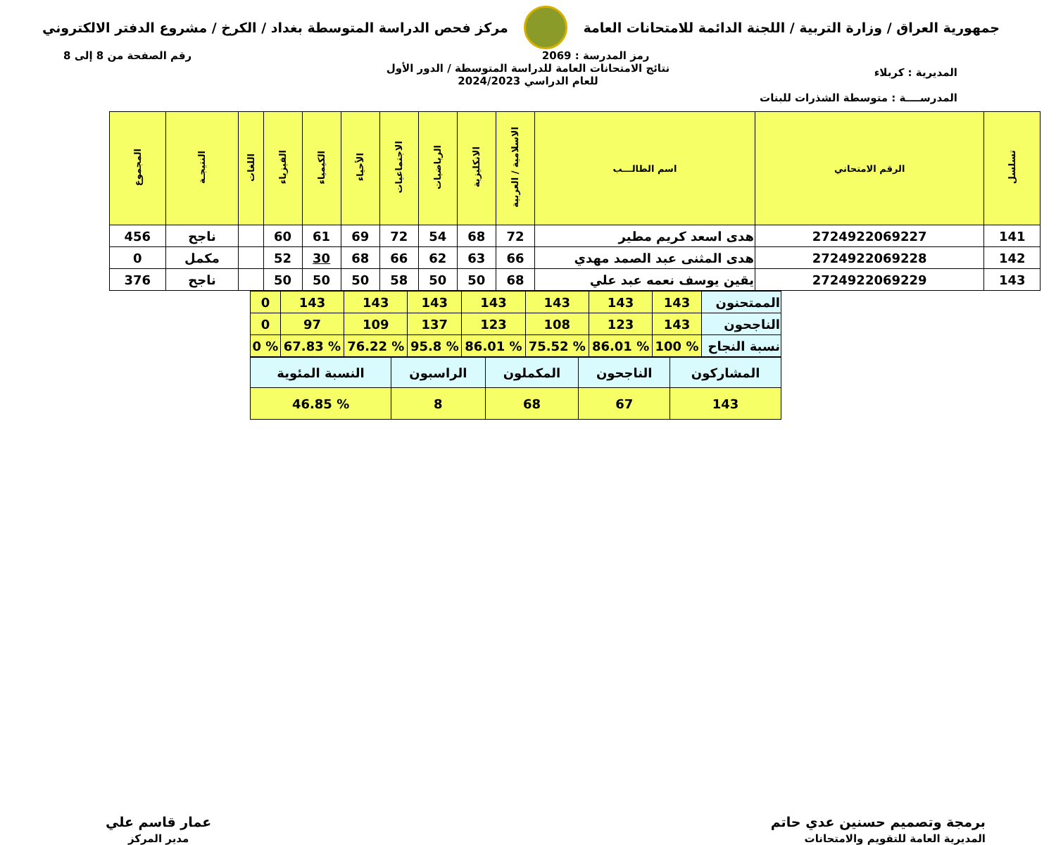جمهورية العراق / وزارة التربية / اللجنة الدائمة للامتحانات العامة
مركز فحص الدراسة المتوسطة بغداد / الكرخ / مشروع الدفتر الالكتروني
رمز المدرسة : 2069 رقم الصفحة من 8 إلى 8
نتائج الامتحانات العامة للدراسة المتوسطة / الدور الأول
للعام الدراسي 2024/2023
المديرية : كربلاء
المدرســــة : متوسطة الشذرات للبنات
| تسلسل | الرقم الامتحاني | اسم الطالـــب | الاسلامية / العربية | الانكليزية | الرياضيات | الاجتماعيات | الأحياء | الكيمياء | الفيزياء | اللغات | النتيجـة | المجموع |
| --- | --- | --- | --- | --- | --- | --- | --- | --- | --- | --- | --- | --- |
| 141 | 2724922069227 | هدى اسعد كريم مطير | 72 | 68 | 54 | 72 | 69 | 61 | 60 | | ناجح | 456 |
| 142 | 2724922069228 | هدى المثنى عبد الصمد مهدي | 66 | 63 | 62 | 66 | 68 | 30 | 52 | | مكمل | 0 |
| 143 | 2724922069229 | يقين يوسف نعمه عبد علي | 68 | 50 | 50 | 58 | 50 | 50 | 50 | | ناجح | 376 |
| الممتحنون | 143 | 143 | 143 | 143 | 143 | 143 | 143 | 0 |
| الناجحون | 143 | 123 | 108 | 123 | 137 | 109 | 97 | 0 |
| نسبة النجاح | % 100 | % 86.01 | % 75.52 | % 86.01 | % 95.8 | % 76.22 | % 67.83 | % 0 |
| المشاركون | الناجحون | المكملون | الراسبون | النسبة المئوية |
| 143 | 67 | 68 | 8 | % 46.85 |
برمجة وتصميم حسنين عدي حاتم
المديرية العامة للتقويم والامتحانات
عمار قاسم علي
مدير المركز